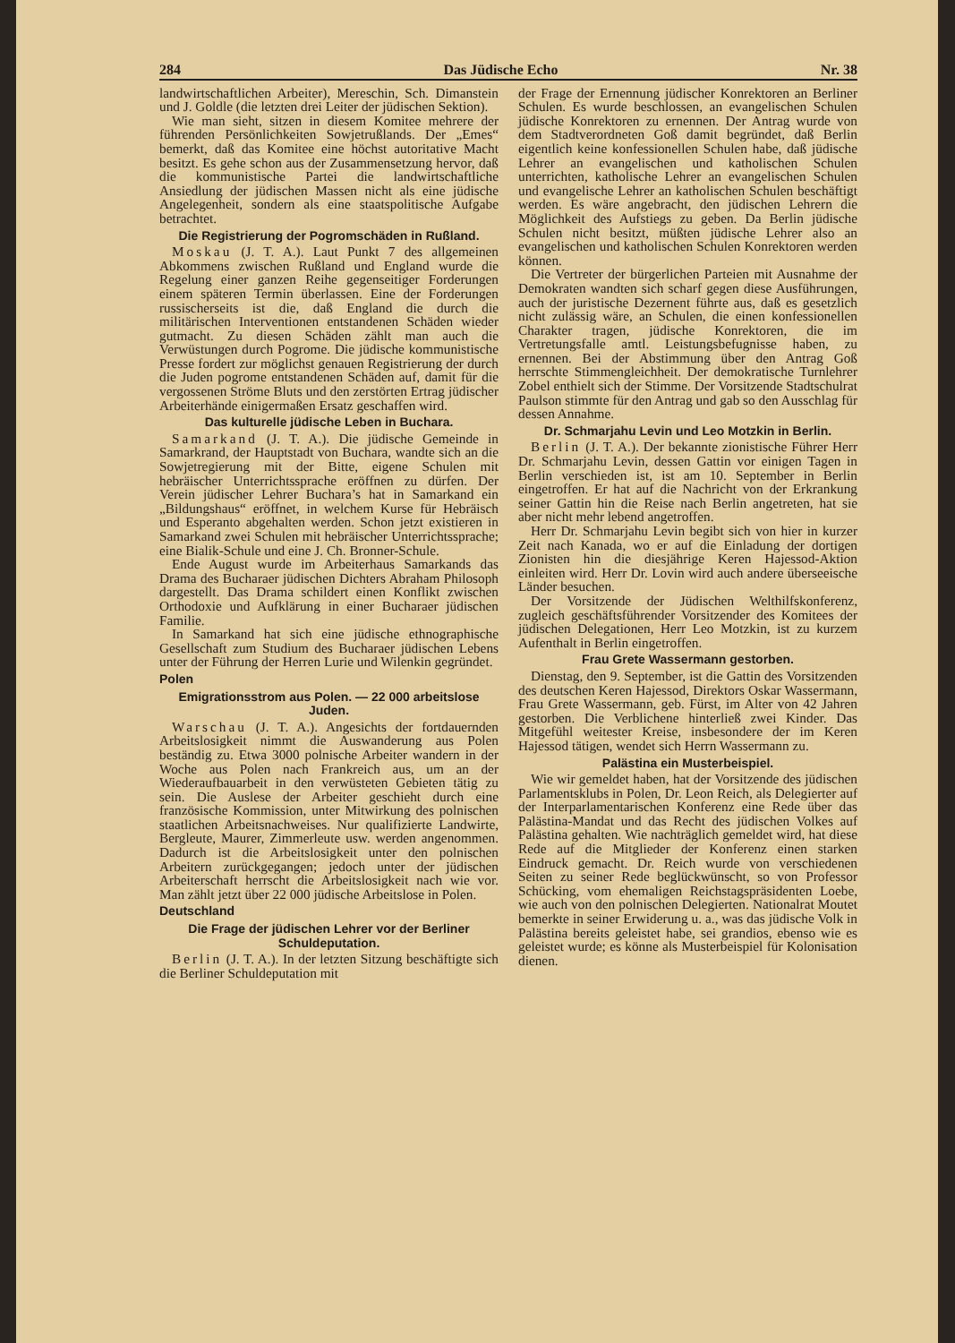284 Das Jüdische Echo Nr. 38
landwirtschaftlichen Arbeiter), Mereschin, Sch. Dimanstein und J. Goldle (die letzten drei Leiter der jüdischen Sektion).
Wie man sieht, sitzen in diesem Komitee mehrere der führenden Persönlichkeiten Sowjetrußlands. Der „Emes“ bemerkt, daß das Komitee eine höchst autoritative Macht besitzt. Es gehe schon aus der Zusammensetzung hervor, daß die kommunistische Partei die landwirtschaftliche Ansiedlung der jüdischen Massen nicht als eine jüdische Angelegenheit, sondern als eine staatspolitische Aufgabe betrachtet.
Die Registrierung der Pogromschäden in Rußland.
Moskau (J. T. A.). Laut Punkt 7 des allgemeinen Abkommens zwischen Rußland und England wurde die Regelung einer ganzen Reihe gegenseitiger Forderungen einem späteren Termin überlassen. Eine der Forderungen russischerseits ist die, daß England die durch die militärischen Interventionen entstandenen Schäden wieder gutmacht. Zu diesen Schäden zählt man auch die Verwüstungen durch Pogrome. Die jüdische kommunistische Presse fordert zur möglichst genauen Registrierung der durch die Juden pogrome entstandenen Schäden auf, damit für die vergossenen Ströme Bluts und den zerstörten Ertrag jüdischer Arbeiterhände einigermaßen Ersatz geschaffen wird.
Das kulturelle jüdische Leben in Buchara.
Samarkand (J. T. A.). Die jüdische Gemeinde in Samarkrand, der Hauptstadt von Buchara, wandte sich an die Sowjetregierung mit der Bitte, eigene Schulen mit hebräischer Unterrichtssprache eröffnen zu dürfen. Der Verein jüdischer Lehrer Buchara’s hat in Samarkand ein „Bildungshaus“ eröffnet, in welchem Kurse für Hebräisch und Esperanto abgehalten werden. Schon jetzt existieren in Samarkand zwei Schulen mit hebräischer Unterrichtssprache; eine Bialik-Schule und eine J. Ch. Bronner-Schule.
Ende August wurde im Arbeiterhaus Samarkands das Drama des Bucharaer jüdischen Dichters Abraham Philosoph dargestellt. Das Drama schildert einen Konflikt zwischen Orthodoxie und Aufklärung in einer Bucharaer jüdischen Familie.
In Samarkand hat sich eine jüdische ethnographische Gesellschaft zum Studium des Bucharaer jüdischen Lebens unter der Führung der Herren Lurie und Wilenkin gegründet.
Polen
Emigrationsstrom aus Polen. — 22 000 arbeitslose Juden.
Warschau (J. T. A.). Angesichts der fortdauernden Arbeitslosigkeit nimmt die Auswanderung aus Polen beständig zu. Etwa 3000 polnische Arbeiter wandern in der Woche aus Polen nach Frankreich aus, um an der Wiederaufbauarbeit in den verwüsteten Gebieten tätig zu sein. Die Auslese der Arbeiter geschieht durch eine französische Kommission, unter Mitwirkung des polnischen staatlichen Arbeitsnachweises. Nur qualifizierte Landwirte, Bergleute, Maurer, Zimmerleute usw. werden angenommen. Dadurch ist die Arbeitslosigkeit unter den polnischen Arbeitern zurückgegangen; jedoch unter der jüdischen Arbeiterschaft herrscht die Arbeitslosigkeit nach wie vor. Man zählt jetzt über 22 000 jüdische Arbeitslose in Polen.
Deutschland
Die Frage der jüdischen Lehrer vor der Berliner Schuldeputation.
Berlin (J. T. A.). In der letzten Sitzung beschäftigte sich die Berliner Schuldeputation mit
der Frage der Ernennung jüdischer Konrektoren an Berliner Schulen. Es wurde beschlossen, an evangelischen Schulen jüdische Konrektoren zu ernennen. Der Antrag wurde von dem Stadtverordneten Goß damit begründet, daß Berlin eigentlich keine konfessionellen Schulen habe, daß jüdische Lehrer an evangelischen und katholischen Schulen unterrichten, katholische Lehrer an evangelischen Schulen und evangelische Lehrer an katholischen Schulen beschäftigt werden. Es wäre angebracht, den jüdischen Lehrern die Möglichkeit des Aufstiegs zu geben. Da Berlin jüdische Schulen nicht besitzt, müßten jüdische Lehrer also an evangelischen und katholischen Schulen Konrektoren werden können.
Die Vertreter der bürgerlichen Parteien mit Ausnahme der Demokraten wandten sich scharf gegen diese Ausführungen, auch der juristische Dezernent führte aus, daß es gesetzlich nicht zulässig wäre, an Schulen, die einen konfessionellen Charakter tragen, jüdische Konrektoren, die im Vertretungsfalle amtl. Leistungsbefugnisse haben, zu ernennen. Bei der Abstimmung über den Antrag Goß herrschte Stimmengleichheit. Der demokratische Turnlehrer Zobel enthielt sich der Stimme. Der Vorsitzende Stadtschulrat Paulson stimmte für den Antrag und gab so den Ausschlag für dessen Annahme.
Dr. Schmarjahu Levin und Leo Motzkin in Berlin.
Berlin (J. T. A.). Der bekannte zionistische Führer Herr Dr. Schmarjahu Levin, dessen Gattin vor einigen Tagen in Berlin verschieden ist, ist am 10. September in Berlin eingetroffen. Er hat auf die Nachricht von der Erkrankung seiner Gattin hin die Reise nach Berlin angetreten, hat sie aber nicht mehr lebend angetroffen.
Herr Dr. Schmarjahu Levin begibt sich von hier in kurzer Zeit nach Kanada, wo er auf die Einladung der dortigen Zionisten hin die diesjährige Keren Hajessod-Aktion einleiten wird. Herr Dr. Lovin wird auch andere überseeische Länder besuchen.
Der Vorsitzende der Jüdischen Welthilfskonferenz, zugleich geschäftsführender Vorsitzender des Komitees der jüdischen Delegationen, Herr Leo Motzkin, ist zu kurzem Aufenthalt in Berlin eingetroffen.
Frau Grete Wassermann gestorben.
Dienstag, den 9. September, ist die Gattin des Vorsitzenden des deutschen Keren Hajessod, Direktors Oskar Wassermann, Frau Grete Wassermann, geb. Fürst, im Alter von 42 Jahren gestorben. Die Verblichene hinterließ zwei Kinder. Das Mitgefühl weitester Kreise, insbesondere der im Keren Hajessod tätigen, wendet sich Herrn Wassermann zu.
Palästina ein Musterbeispiel.
Wie wir gemeldet haben, hat der Vorsitzende des jüdischen Parlamentsklubs in Polen, Dr. Leon Reich, als Delegierter auf der Interparlamentarischen Konferenz eine Rede über das Palästina-Mandat und das Recht des jüdischen Volkes auf Palästina gehalten. Wie nachträglich gemeldet wird, hat diese Rede auf die Mitglieder der Konferenz einen starken Eindruck gemacht. Dr. Reich wurde von verschiedenen Seiten zu seiner Rede beglückwünscht, so von Professor Schücking, vom ehemaligen Reichstagspräsidenten Loebe, wie auch von den polnischen Delegierten. Nationalrat Moutet bemerkte in seiner Erwiderung u. a., was das jüdische Volk in Palästina bereits geleistet habe, sei grandios, ebenso wie es geleistet wurde; es könne als Musterbeispiel für Kolonisation dienen.